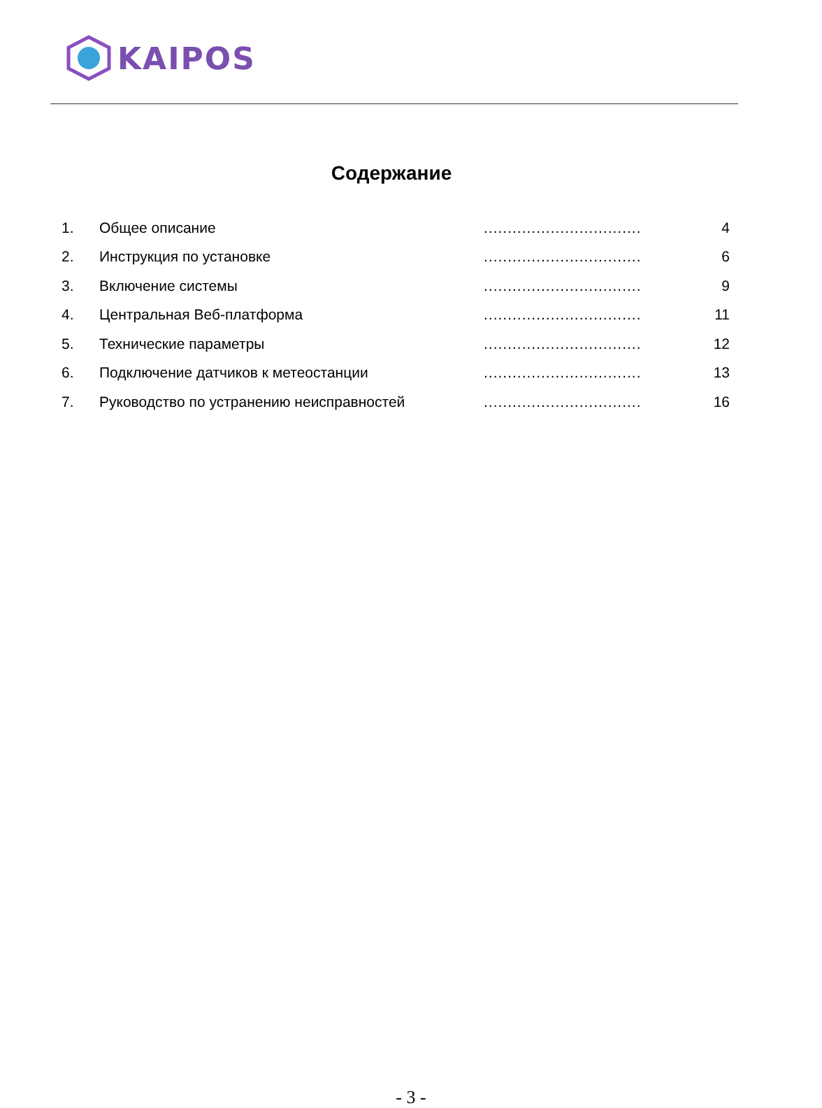KAIPOS
Содержание
| 1. | Общее описание | ................................. | 4 |
| 2. | Инструкция по установке | ................................. | 6 |
| 3. | Включение системы | ................................. | 9 |
| 4. | Центральная Веб-платформа | ................................. | 11 |
| 5. | Технические параметры | ................................. | 12 |
| 6. | Подключение датчиков к метеостанции | ................................. | 13 |
| 7. | Руководство по устранению неисправностей | ................................. | 16 |
- 3 -